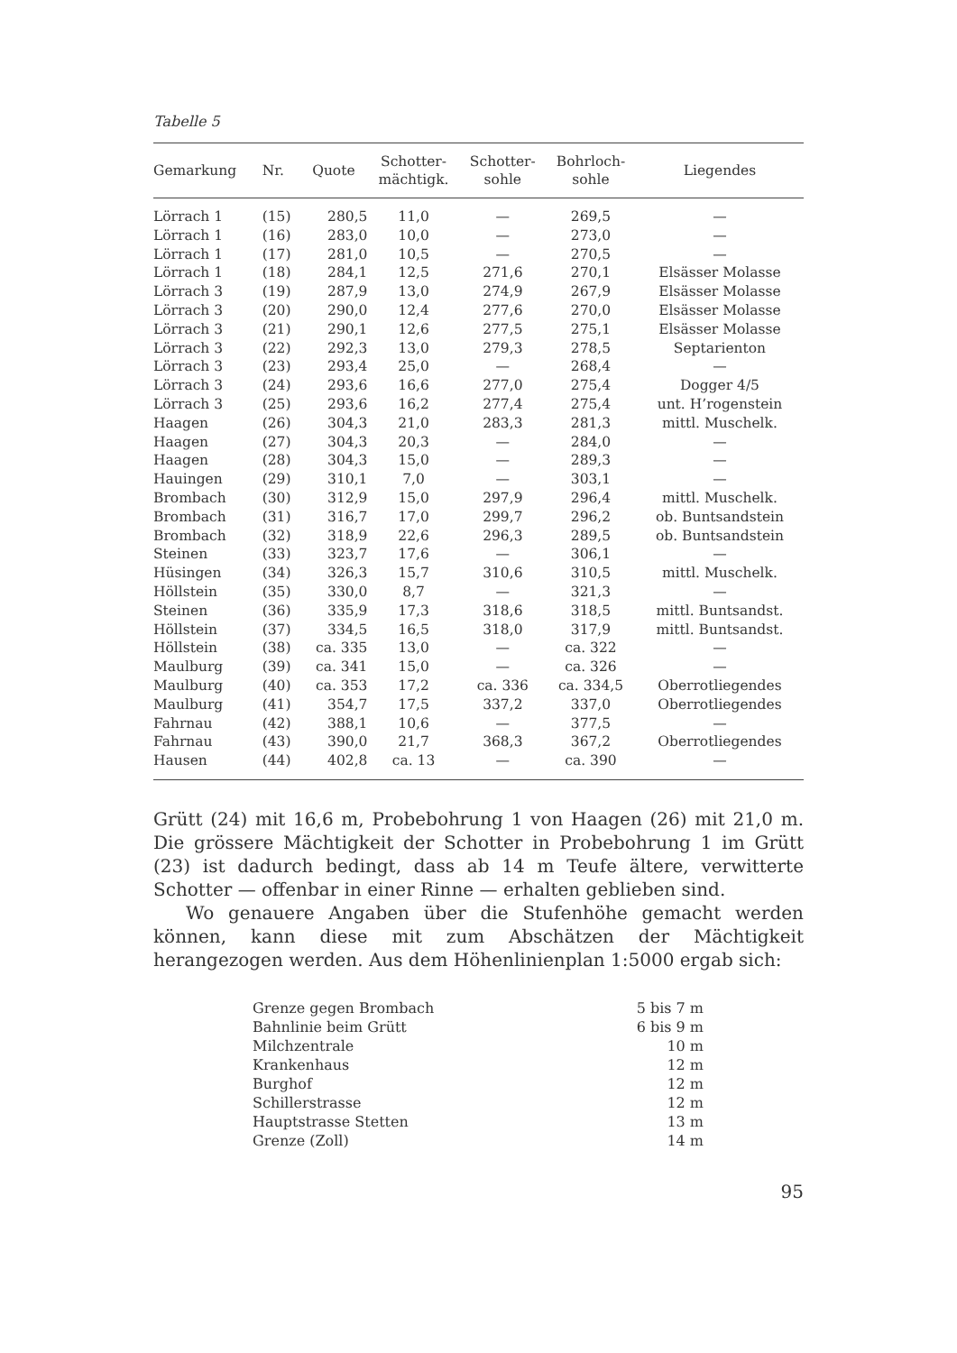Tabelle 5
| Gemarkung | Nr. | Quote | Schotter- mächtigk. | Schotter- sohle | Bohrloch- sohle | Liegendes |
| --- | --- | --- | --- | --- | --- | --- |
| Lörrach 1 | (15) | 280,5 | 11,0 | — | 269,5 | — |
| Lörrach 1 | (16) | 283,0 | 10,0 | — | 273,0 | — |
| Lörrach 1 | (17) | 281,0 | 10,5 | — | 270,5 | — |
| Lörrach 1 | (18) | 284,1 | 12,5 | 271,6 | 270,1 | Elsässer Molasse |
| Lörrach 3 | (19) | 287,9 | 13,0 | 274,9 | 267,9 | Elsässer Molasse |
| Lörrach 3 | (20) | 290,0 | 12,4 | 277,6 | 270,0 | Elsässer Molasse |
| Lörrach 3 | (21) | 290,1 | 12,6 | 277,5 | 275,1 | Elsässer Molasse |
| Lörrach 3 | (22) | 292,3 | 13,0 | 279,3 | 278,5 | Septarienton |
| Lörrach 3 | (23) | 293,4 | 25,0 | — | 268,4 | — |
| Lörrach 3 | (24) | 293,6 | 16,6 | 277,0 | 275,4 | Dogger 4/5 |
| Lörrach 3 | (25) | 293,6 | 16,2 | 277,4 | 275,4 | unt. H’rogenstein |
| Haagen | (26) | 304,3 | 21,0 | 283,3 | 281,3 | mittl. Muschelk. |
| Haagen | (27) | 304,3 | 20,3 | — | 284,0 | — |
| Haagen | (28) | 304,3 | 15,0 | — | 289,3 | — |
| Hauingen | (29) | 310,1 | 7,0 | — | 303,1 | — |
| Brombach | (30) | 312,9 | 15,0 | 297,9 | 296,4 | mittl. Muschelk. |
| Brombach | (31) | 316,7 | 17,0 | 299,7 | 296,2 | ob. Buntsandstein |
| Brombach | (32) | 318,9 | 22,6 | 296,3 | 289,5 | ob. Buntsandstein |
| Steinen | (33) | 323,7 | 17,6 | — | 306,1 | — |
| Hüsingen | (34) | 326,3 | 15,7 | 310,6 | 310,5 | mittl. Muschelk. |
| Höllstein | (35) | 330,0 | 8,7 | — | 321,3 | — |
| Steinen | (36) | 335,9 | 17,3 | 318,6 | 318,5 | mittl. Buntsandst. |
| Höllstein | (37) | 334,5 | 16,5 | 318,0 | 317,9 | mittl. Buntsandst. |
| Höllstein | (38) | ca. 335 | 13,0 | — | ca. 322 | — |
| Maulburg | (39) | ca. 341 | 15,0 | — | ca. 326 | — |
| Maulburg | (40) | ca. 353 | 17,2 | ca. 336 | ca. 334,5 | Oberrotliegendes |
| Maulburg | (41) | 354,7 | 17,5 | 337,2 | 337,0 | Oberrotliegendes |
| Fahrnau | (42) | 388,1 | 10,6 | — | 377,5 | — |
| Fahrnau | (43) | 390,0 | 21,7 | 368,3 | 367,2 | Oberrotliegendes |
| Hausen | (44) | 402,8 | ca. 13 | — | ca. 390 | — |
Grütt (24) mit 16,6 m, Probebohrung 1 von Haagen (26) mit 21,0 m. Die grössere Mächtigkeit der Schotter in Probebohrung 1 im Grütt (23) ist dadurch bedingt, dass ab 14 m Teufe ältere, verwitterte Schotter — offenbar in einer Rinne — erhalten geblieben sind.
Wo genauere Angaben über die Stufenhöhe gemacht werden können, kann diese mit zum Abschätzen der Mächtigkeit herangezogen werden. Aus dem Höhenlinienplan 1:5000 ergab sich:
| Grenze gegen Brombach | 5 bis 7 m |
| Bahnlinie beim Grütt | 6 bis 9 m |
| Milchzentrale | 10 m |
| Krankenhaus | 12 m |
| Burghof | 12 m |
| Schillerstrasse | 12 m |
| Hauptstrasse Stetten | 13 m |
| Grenze (Zoll) | 14 m |
95